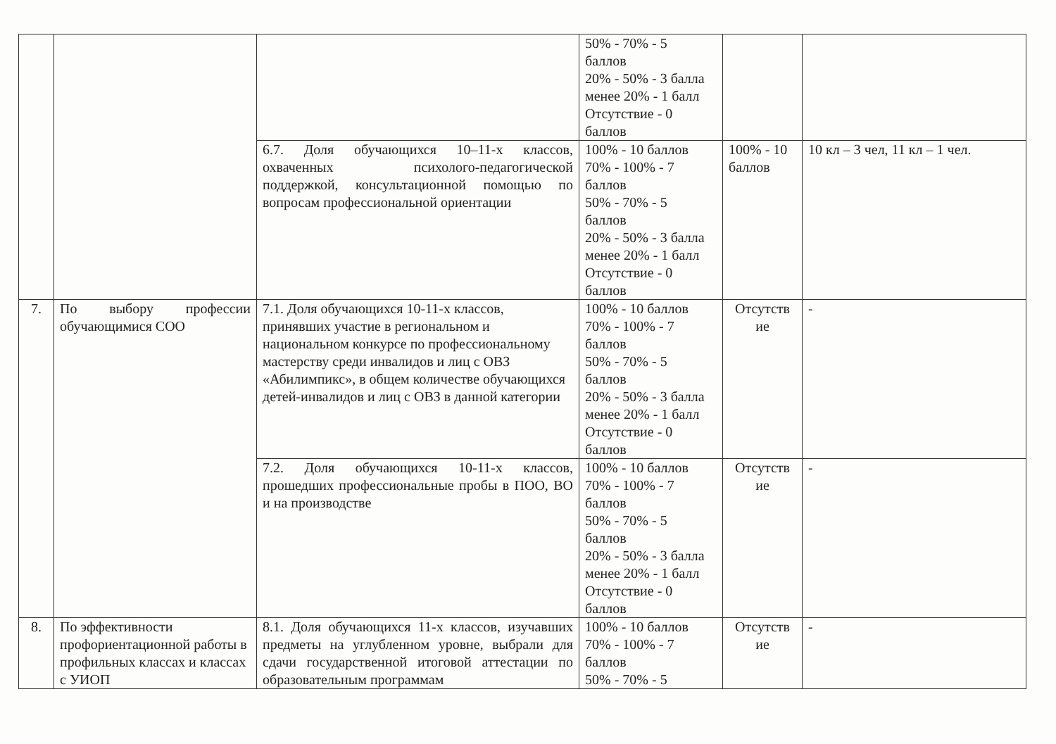| | | | 50% - 70% - 5 баллов 20% - 50% - 3 балла менее 20% - 1 балл Отсутствие - 0 баллов | | |
| | | 6.7. Доля обучающихся 10–11-х классов, охваченных психолого-педагогической поддержкой, консультационной помощью по вопросам профессиональной ориентации | 100% - 10 баллов 70% - 100% - 7 баллов 50% - 70% - 5 баллов 20% - 50% - 3 балла менее 20% - 1 балл Отсутствие - 0 баллов | 100% - 10 баллов | 10 кл – 3 чел, 11 кл – 1 чел. |
| 7. | По выбору профессии обучающимися СОО | 7.1. Доля обучающихся 10-11-х классов, принявших участие в региональном и национальном конкурсе по профессиональному мастерству среди инвалидов и лиц с ОВЗ «Абилимпикс», в общем количестве обучающихся детей-инвалидов и лиц с ОВЗ в данной категории | 100% - 10 баллов 70% - 100% - 7 баллов 50% - 70% - 5 баллов 20% - 50% - 3 балла менее 20% - 1 балл Отсутствие - 0 баллов | Отсутств ие | - |
| | | 7.2. Доля обучающихся 10-11-х классов, прошедших профессиональные пробы в ПОО, ВО и на производстве | 100% - 10 баллов 70% - 100% - 7 баллов 50% - 70% - 5 баллов 20% - 50% - 3 балла менее 20% - 1 балл Отсутствие - 0 баллов | Отсутств ие | - |
| 8. | По эффективности профориентационной работы в профильных классах и классах с УИОП | 8.1. Доля обучающихся 11-х классов, изучавших предметы на углубленном уровне, выбрали для сдачи государственной итоговой аттестации по образовательным программам | 100% - 10 баллов 70% - 100% - 7 баллов 50% - 70% - 5 | Отсутств ие | - |